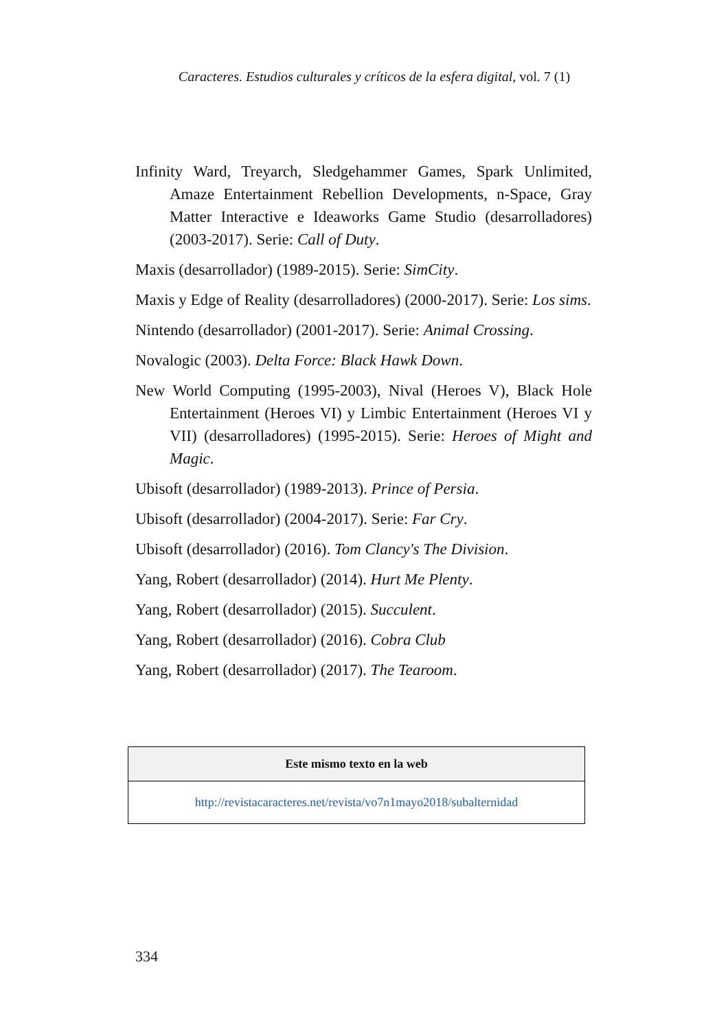Caracteres. Estudios culturales y críticos de la esfera digital, vol. 7 (1)
Infinity Ward, Treyarch, Sledgehammer Games, Spark Unlimited, Amaze Entertainment Rebellion Developments, n-Space, Gray Matter Interactive e Ideaworks Game Studio (desarrolladores) (2003-2017). Serie: Call of Duty.
Maxis (desarrollador) (1989-2015). Serie: SimCity.
Maxis y Edge of Reality (desarrolladores) (2000-2017). Serie: Los sims.
Nintendo (desarrollador) (2001-2017). Serie: Animal Crossing.
Novalogic (2003). Delta Force: Black Hawk Down.
New World Computing (1995-2003), Nival (Heroes V), Black Hole Entertainment (Heroes VI) y Limbic Entertainment (Heroes VI y VII) (desarrolladores) (1995-2015). Serie: Heroes of Might and Magic.
Ubisoft (desarrollador) (1989-2013). Prince of Persia.
Ubisoft (desarrollador) (2004-2017). Serie: Far Cry.
Ubisoft (desarrollador) (2016). Tom Clancy's The Division.
Yang, Robert (desarrollador) (2014). Hurt Me Plenty.
Yang, Robert (desarrollador) (2015). Succulent.
Yang, Robert (desarrollador) (2016). Cobra Club
Yang, Robert (desarrollador) (2017). The Tearoom.
| Este mismo texto en la web |
| --- |
| http://revistacaracteres.net/revista/vo7n1mayo2018/subalternidad |
334